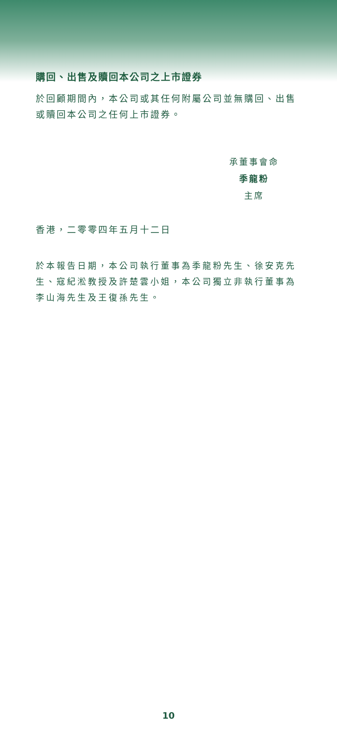購回、出售及贖回本公司之上市證券
於回顧期間內，本公司或其任何附屬公司並無購回、出售或贖回本公司之任何上市證券。
承董事會命
季龍粉
主席
香港，二零零四年五月十二日
於本報告日期，本公司執行董事為季龍粉先生、徐安克先生、寇紀淞教授及許楚雲小姐，本公司獨立非執行董事為李山海先生及王復孫先生。
10